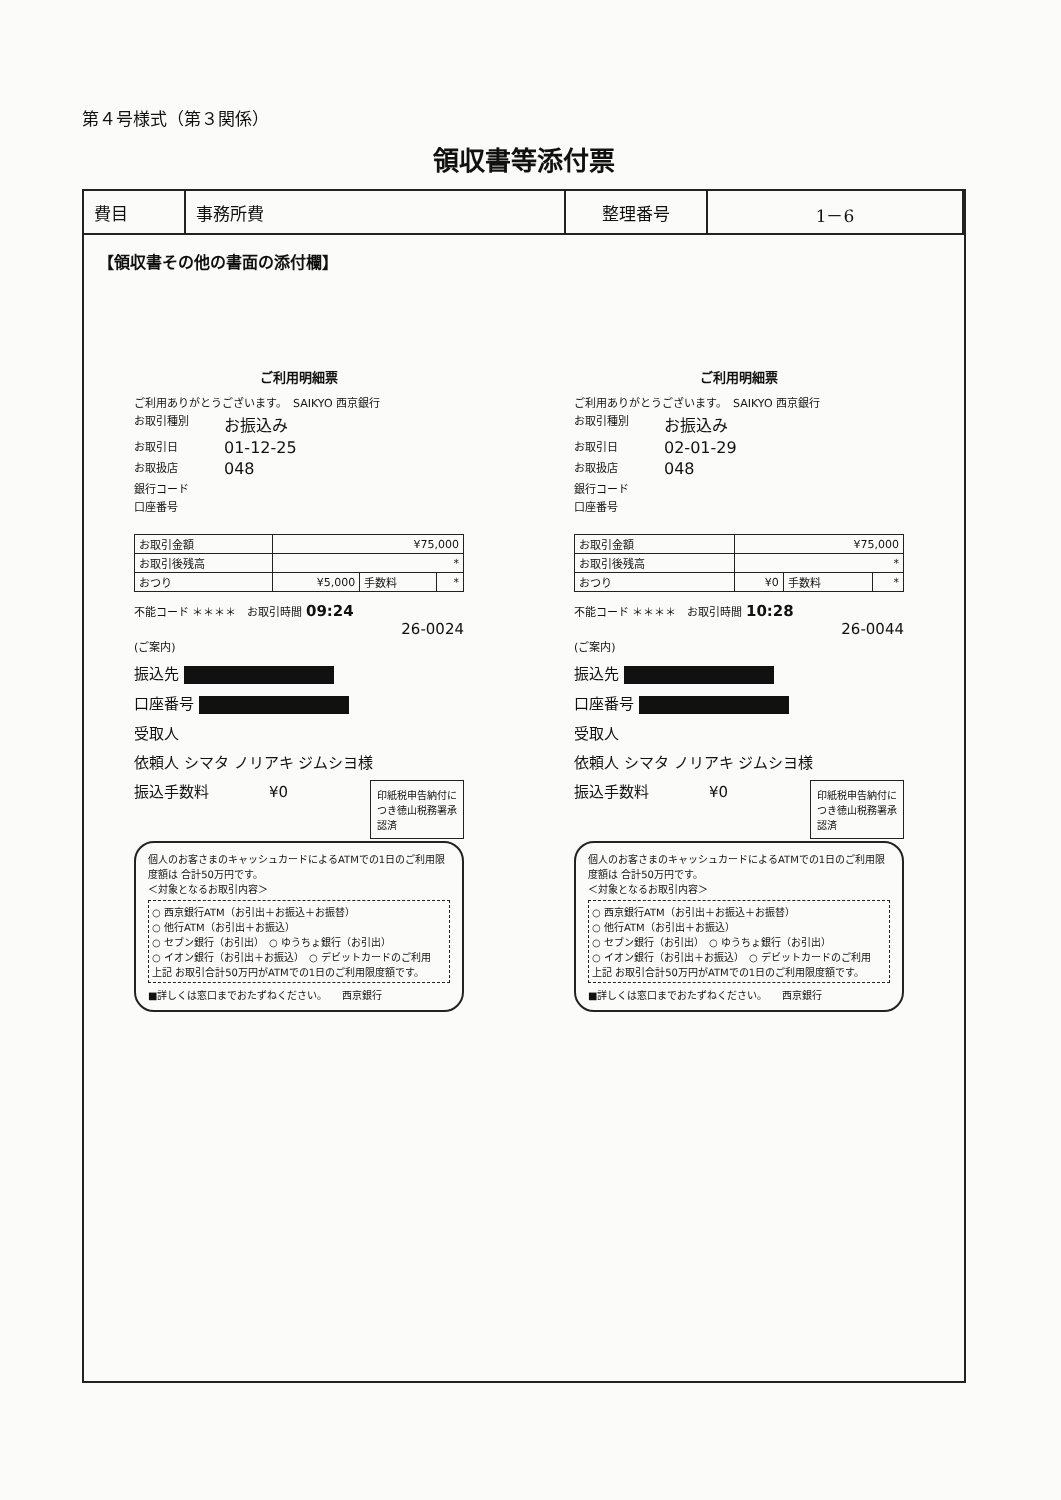第４号様式（第３関係）
領収書等添付票
| 費目 | 事務所費 | 整理番号 | 1－6 |
【領収書その他の書面の添付欄】
ご利用明細票
ご利用ありがとうございます。　SAIKYO 西京銀行
お取引種別 お振込み
お取引日 01-12-25
お取扱店 048
銀行コード
口座番号
| お取引金額 | ¥75,000 | | |
| お取引後残高 | * | | |
| おつり | ¥5,000 | 手数料 | * |
不能コード ＊＊＊＊　お取引時間 09:24
26-0024
(ご案内)
振込先
口座番号
受取人
依頼人 シマタ ノリアキ ジムシヨ様
印紙税申告納付につき徳山税務署承認済
振込手数料　　　　¥0
個人のお客さまのキャッシュカードによるATMでの1日のご利用限度額は 合計50万円です。
＜対象となるお取引内容＞
○ 西京銀行ATM（お引出＋お振込＋お振替）
○ 他行ATM（お引出＋お振込）
○ セブン銀行（お引出）　○ ゆうちょ銀行（お引出）
○ イオン銀行（お引出＋お振込）　○ デビットカードのご利用
上記 お取引合計50万円がATMでの1日のご利用限度額です。
■詳しくは窓口までおたずねください。　　西京銀行
ご利用明細票
ご利用ありがとうございます。　SAIKYO 西京銀行
お取引種別 お振込み
お取引日 02-01-29
お取扱店 048
銀行コード
口座番号
| お取引金額 | ¥75,000 | | |
| お取引後残高 | * | | |
| おつり | ¥0 | 手数料 | * |
不能コード ＊＊＊＊　お取引時間 10:28
26-0044
(ご案内)
振込先
口座番号
受取人
依頼人 シマタ ノリアキ ジムシヨ様
印紙税申告納付につき徳山税務署承認済
振込手数料　　　　¥0
個人のお客さまのキャッシュカードによるATMでの1日のご利用限度額は 合計50万円です。
＜対象となるお取引内容＞
○ 西京銀行ATM（お引出＋お振込＋お振替）
○ 他行ATM（お引出＋お振込）
○ セブン銀行（お引出）　○ ゆうちょ銀行（お引出）
○ イオン銀行（お引出＋お振込）　○ デビットカードのご利用
上記 お取引合計50万円がATMでの1日のご利用限度額です。
■詳しくは窓口までおたずねください。　　西京銀行